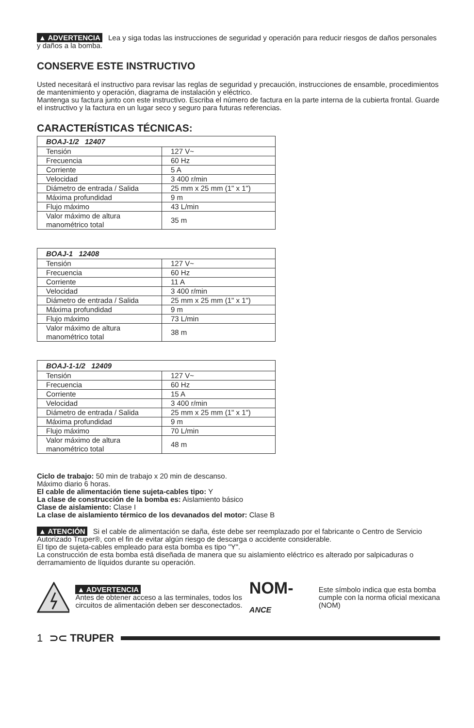▲ ADVERTENCIA Lea y siga todas las instrucciones de seguridad y operación para reducir riesgos de daños personales y daños a la bomba.
CONSERVE ESTE INSTRUCTIVO
Usted necesitará el instructivo para revisar las reglas de seguridad y precaución, instrucciones de ensamble, procedimientos de mantenimiento y operación, diagrama de instalación y eléctrico.
Mantenga su factura junto con este instructivo. Escriba el número de factura en la parte interna de la cubierta frontal. Guarde el instructivo y la factura en un lugar seco y seguro para futuras referencias.
CARACTERÍSTICAS TÉCNICAS:
| BOAJ-1/2 12407 | |
| --- | --- |
| Tensión | 127 V~ |
| Frecuencia | 60 Hz |
| Corriente | 5 A |
| Velocidad | 3 400 r/min |
| Diámetro de entrada / Salida | 25 mm x 25 mm (1" x 1") |
| Máxima profundidad | 9 m |
| Flujo máximo | 43 L/min |
| Valor máximo de altura manométrico total | 35 m |
| BOAJ-1 12408 | |
| --- | --- |
| Tensión | 127 V~ |
| Frecuencia | 60 Hz |
| Corriente | 11 A |
| Velocidad | 3 400 r/min |
| Diámetro de entrada / Salida | 25 mm x 25 mm (1" x 1") |
| Máxima profundidad | 9 m |
| Flujo máximo | 73 L/min |
| Valor máximo de altura manométrico total | 38 m |
| BOAJ-1-1/2 12409 | |
| --- | --- |
| Tensión | 127 V~ |
| Frecuencia | 60 Hz |
| Corriente | 15 A |
| Velocidad | 3 400 r/min |
| Diámetro de entrada / Salida | 25 mm x 25 mm (1" x 1") |
| Máxima profundidad | 9 m |
| Flujo máximo | 70 L/min |
| Valor máximo de altura manométrico total | 48 m |
Ciclo de trabajo: 50 min de trabajo x 20 min de descanso.
Máximo diario 6 horas.
El cable de alimentación tiene sujeta-cables tipo: Y
La clase de construcción de la bomba es: Aislamiento básico
Clase de aislamiento: Clase I
La clase de aislamiento térmico de los devanados del motor: Clase B
▲ ATENCIÓN Si el cable de alimentación se daña, éste debe ser reemplazado por el fabricante o Centro de Servicio Autorizado Truper®, con el fin de evitar algún riesgo de descarga o accidente considerable.
El tipo de sujeta-cables empleado para esta bomba es tipo "Y".
La construcción de esta bomba está diseñada de manera que su aislamiento eléctrico es alterado por salpicaduras o derramamiento de líquidos durante su operación.
▲ ADVERTENCIA
Antes de obtener acceso a las terminales, todos los circuitos de alimentación deben ser desconectados.
NOM-ANCE
Este símbolo indica que esta bomba cumple con la norma oficial mexicana (NOM)
1 ⊃⊂ TRUPER